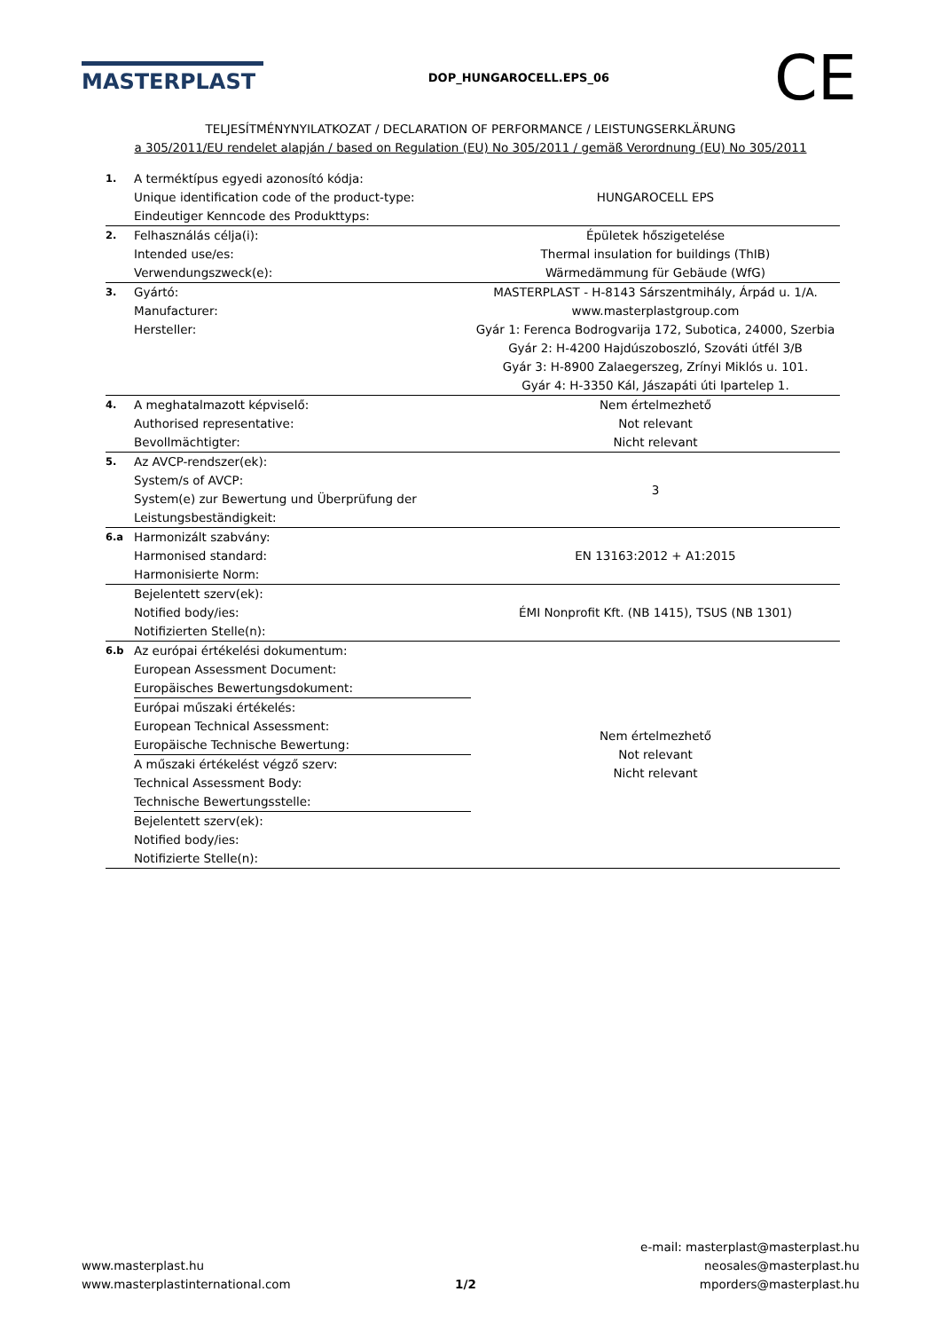MASTERPLAST
DOP_HUNGAROCELL.EPS_06
CE
TELJESÍTMÉNYNYILATKOZAT / DECLARATION OF PERFORMANCE / LEISTUNGSERKLÄRUNG
a 305/2011/EU rendelet alapján / based on Regulation (EU) No 305/2011 / gemäß Verordnung (EU) No 305/2011
| 1. | A terméktípus egyedi azonosító kódja: Unique identification code of the product-type: Eindeutiger Kenncode des Produkttyps: | HUNGAROCELL EPS |
| 2. | Felhasználás célja(i): Intended use/es: Verwendungszweck(e): | Épületek hőszigetelése Thermal insulation for buildings (ThIB) Wärmedämmung für Gebäude (WfG) |
| 3. | Gyártó: Manufacturer: Hersteller: | MASTERPLAST - H-8143 Sárszentmihály, Árpád u. 1/A. www.masterplastgroup.com Gyár 1: Ferenca Bodrogvarija 172, Subotica, 24000, Szerbia Gyár 2: H-4200 Hajdúszoboszló, Szováti útfél 3/B Gyár 3: H-8900 Zalaegerszeg, Zrínyi Miklós u. 101. Gyár 4: H-3350 Kál, Jászapáti úti Ipartelep 1. |
| 4. | A meghatalmazott képviselő: Authorised representative: Bevollmächtigter: | Nem értelmezhető Not relevant Nicht relevant |
| 5. | Az AVCP-rendszer(ek): System/s of AVCP: System(e) zur Bewertung und Überprüfung der Leistungsbeständigkeit: | 3 |
| 6.a | Harmonizált szabvány: Harmonised standard: Harmonisierte Norm: | EN 13163:2012 + A1:2015 |
| | Bejelentett szerv(ek): Notified body/ies: Notifizierten Stelle(n): | ÉMI Nonprofit Kft. (NB 1415), TSUS (NB 1301) |
| 6.b | Az európai értékelési dokumentum: European Assessment Document: Europäisches Bewertungsdokument: | Nem értelmezhető Not relevant Nicht relevant |
| | Európai műszaki értékelés: European Technical Assessment: Europäische Technische Bewertung: | |
| | A műszaki értékelést végző szerv: Technical Assessment Body: Technische Bewertungsstelle: | |
| | Bejelentett szerv(ek): Notified body/ies: Notifizierte Stelle(n): | |
www.masterplast.hu
www.masterplastinternational.com
1/2
e-mail: masterplast@masterplast.hu
neosales@masterplast.hu
mporders@masterplast.hu